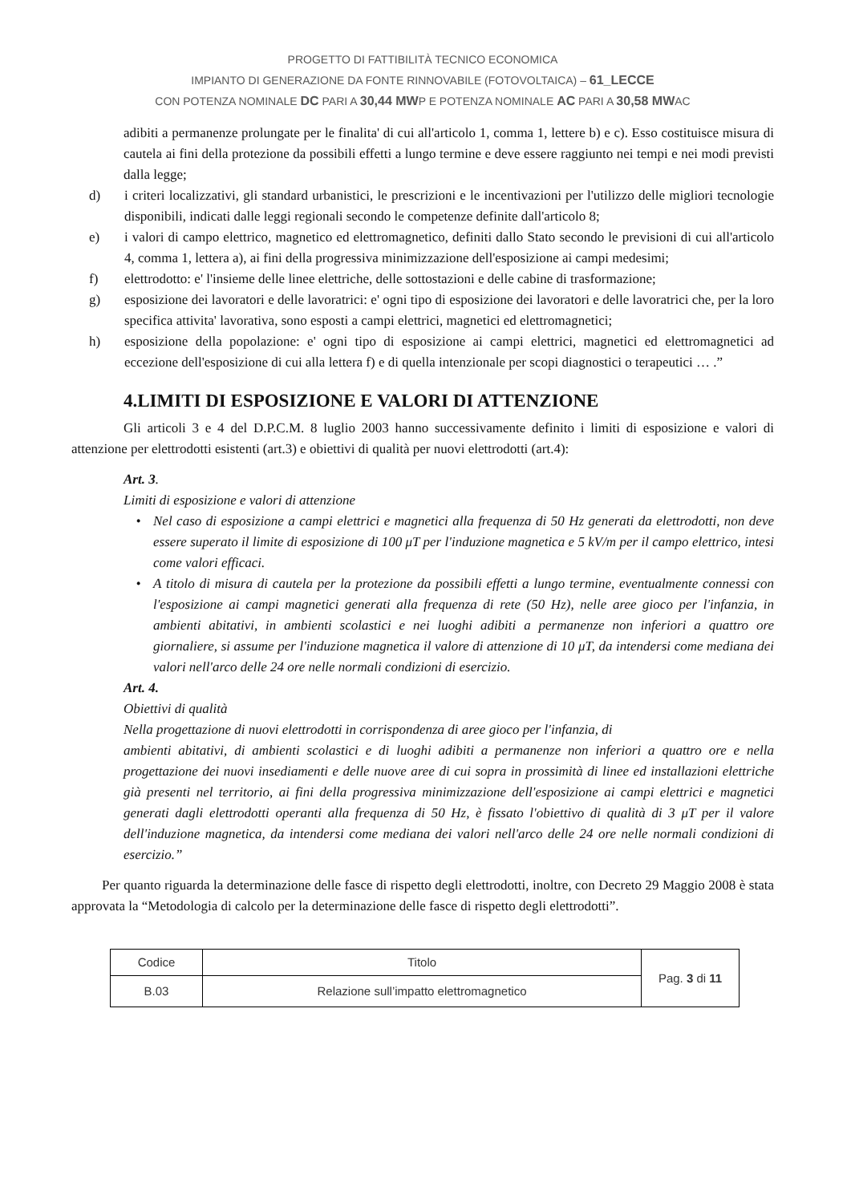PROGETTO DI FATTIBILITÀ TECNICO ECONOMICA
IMPIANTO DI GENERAZIONE DA FONTE RINNOVABILE (FOTOVOLTAICA) – 61_LECCE
CON POTENZA NOMINALE DC PARI A 30,44 MWP E POTENZA NOMINALE AC PARI A 30,58 MWAC
adibiti a permanenze prolungate per le finalita' di cui all'articolo 1, comma 1, lettere b) e c). Esso costituisce misura di cautela ai fini della protezione da possibili effetti a lungo termine e deve essere raggiunto nei tempi e nei modi previsti dalla legge;
d) i criteri localizzativi, gli standard urbanistici, le prescrizioni e le incentivazioni per l'utilizzo delle migliori tecnologie disponibili, indicati dalle leggi regionali secondo le competenze definite dall'articolo 8;
e) i valori di campo elettrico, magnetico ed elettromagnetico, definiti dallo Stato secondo le previsioni di cui all'articolo 4, comma 1, lettera a), ai fini della progressiva minimizzazione dell'esposizione ai campi medesimi;
f) elettrodotto: e' l'insieme delle linee elettriche, delle sottostazioni e delle cabine di trasformazione;
g) esposizione dei lavoratori e delle lavoratrici: e' ogni tipo di esposizione dei lavoratori e delle lavoratrici che, per la loro specifica attivita' lavorativa, sono esposti a campi elettrici, magnetici ed elettromagnetici;
h) esposizione della popolazione: e' ogni tipo di esposizione ai campi elettrici, magnetici ed elettromagnetici ad eccezione dell'esposizione di cui alla lettera f) e di quella intenzionale per scopi diagnostici o terapeutici … .”
4.LIMITI DI ESPOSIZIONE E VALORI DI ATTENZIONE
Gli articoli 3 e 4 del D.P.C.M. 8 luglio 2003 hanno successivamente definito i limiti di esposizione e valori di attenzione per elettrodotti esistenti (art.3) e obiettivi di qualità per nuovi elettrodotti (art.4):
Art. 3.
Limiti di esposizione e valori di attenzione
• Nel caso di esposizione a campi elettrici e magnetici alla frequenza di 50 Hz generati da elettrodotti, non deve essere superato il limite di esposizione di 100 μT per l'induzione magnetica e 5 kV/m per il campo elettrico, intesi come valori efficaci.
• A titolo di misura di cautela per la protezione da possibili effetti a lungo termine, eventualmente connessi con l'esposizione ai campi magnetici generati alla frequenza di rete (50 Hz), nelle aree gioco per l'infanzia, in ambienti abitativi, in ambienti scolastici e nei luoghi adibiti a permanenze non inferiori a quattro ore giornaliere, si assume per l'induzione magnetica il valore di attenzione di 10 μT, da intendersi come mediana dei valori nell'arco delle 24 ore nelle normali condizioni di esercizio.
Art. 4.
Obiettivi di qualità
Nella progettazione di nuovi elettrodotti in corrispondenza di aree gioco per l'infanzia, di
ambienti abitativi, di ambienti scolastici e di luoghi adibiti a permanenze non inferiori a quattro ore e nella progettazione dei nuovi insediamenti e delle nuove aree di cui sopra in prossimità di linee ed installazioni elettriche già presenti nel territorio, ai fini della progressiva minimizzazione dell'esposizione ai campi elettrici e magnetici generati dagli elettrodotti operanti alla frequenza di 50 Hz, è fissato l'obiettivo di qualità di 3 μT per il valore dell'induzione magnetica, da intendersi come mediana dei valori nell'arco delle 24 ore nelle normali condizioni di esercizio.”
Per quanto riguarda la determinazione delle fasce di rispetto degli elettrodotti, inoltre, con Decreto 29 Maggio 2008 è stata approvata la “Metodologia di calcolo per la determinazione delle fasce di rispetto degli elettrodotti”.
| Codice | Titolo | Pag. 3 di 11 |
| B.03 | Relazione sull’impatto elettromagnetico | |